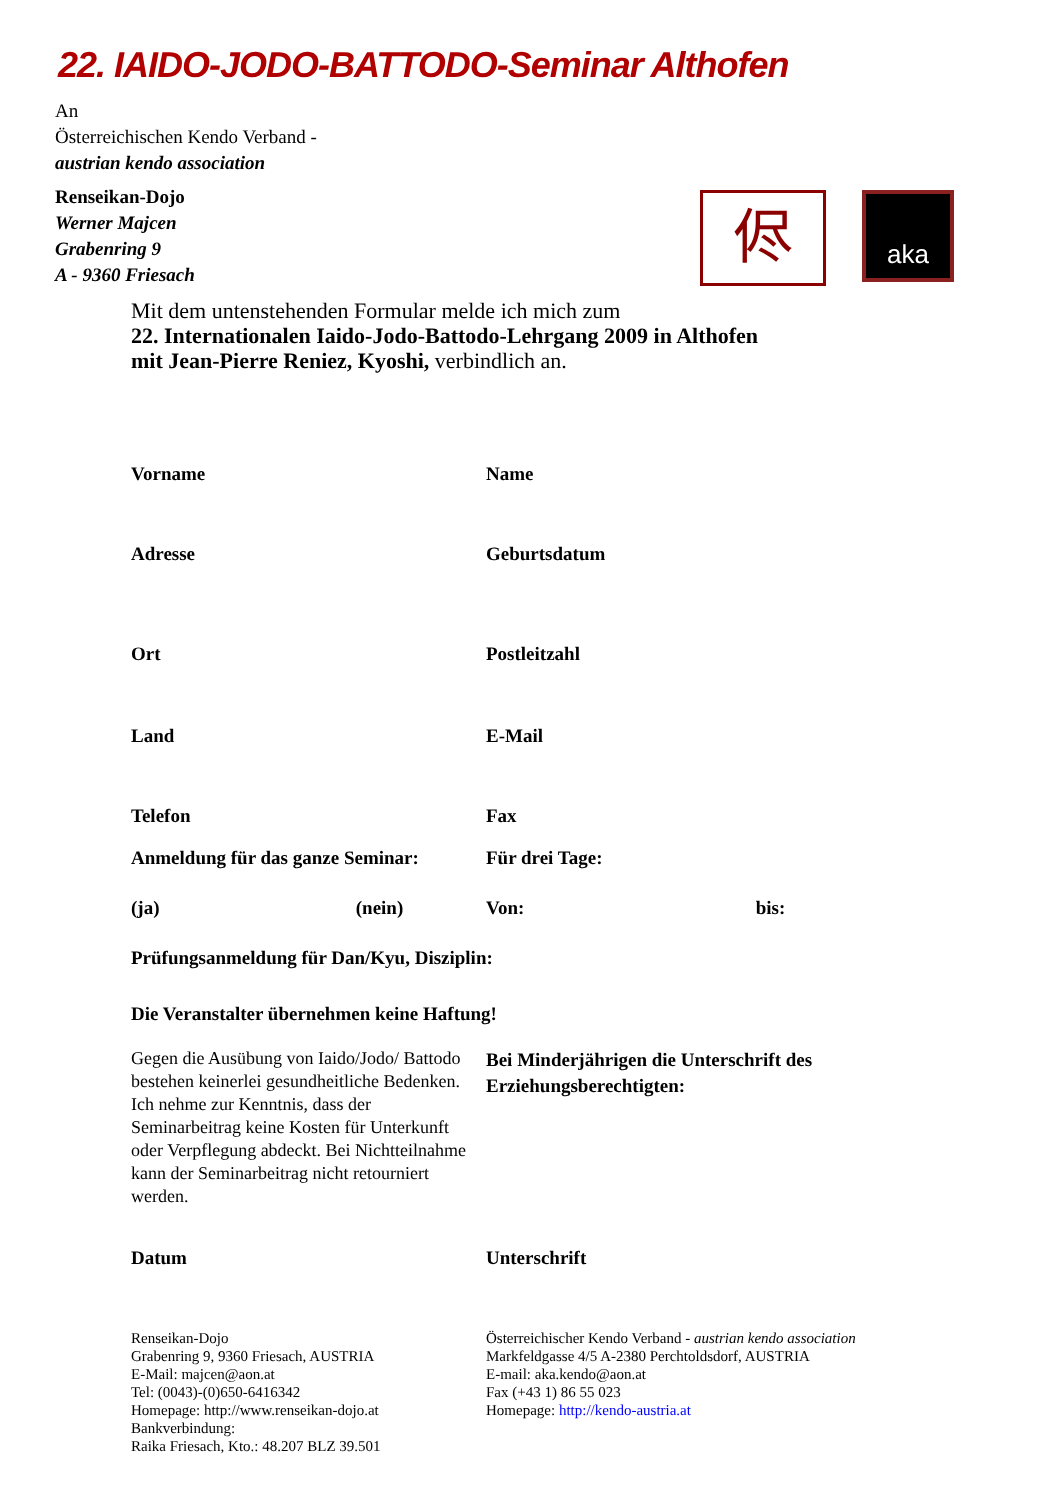22. IAIDO-JODO-BATTODO-Seminar Althofen
An
Österreichischen Kendo Verband -
austrian kendo association
Renseikan-Dojo
Werner Majcen
Grabenring 9
A - 9360 Friesach
侭
aka
Mit dem untenstehenden Formular melde ich mich zum
22. Internationalen Iaido-Jodo-Battodo-Lehrgang 2009 in Althofen
mit Jean-Pierre Reniez, Kyoshi, verbindlich an.
Vorname Name
Adresse Geburtsdatum
Ort Postleitzahl
Land E-Mail
Telefon Fax
Anmeldung für das ganze Seminar:
Für drei Tage:
(ja) (nein) Von: bis:
Prüfungsanmeldung für Dan/Kyu, Disziplin:
Die Veranstalter übernehmen keine Haftung!
Gegen die Ausübung von Iaido/Jodo/ Battodo bestehen keinerlei gesundheitliche Bedenken. Ich nehme zur Kenntnis, dass der Seminarbeitrag keine Kosten für Unterkunft oder Verpflegung abdeckt. Bei Nichtteilnahme kann der Seminarbeitrag nicht retourniert werden.
Bei Minderjährigen die Unterschrift des Erziehungsberechtigten:
Datum Unterschrift
Renseikan-Dojo
Grabenring 9, 9360 Friesach, AUSTRIA
E-Mail: majcen@aon.at
Tel: (0043)-(0)650-6416342
Homepage: http://www.renseikan-dojo.at
Bankverbindung:
Raika Friesach, Kto.: 48.207 BLZ 39.501
Österreichischer Kendo Verband - austrian kendo association
Markfeldgasse 4/5 A-2380 Perchtoldsdorf, AUSTRIA
E-mail: aka.kendo@aon.at
Fax (+43 1) 86 55 023
Homepage: http://kendo-austria.at